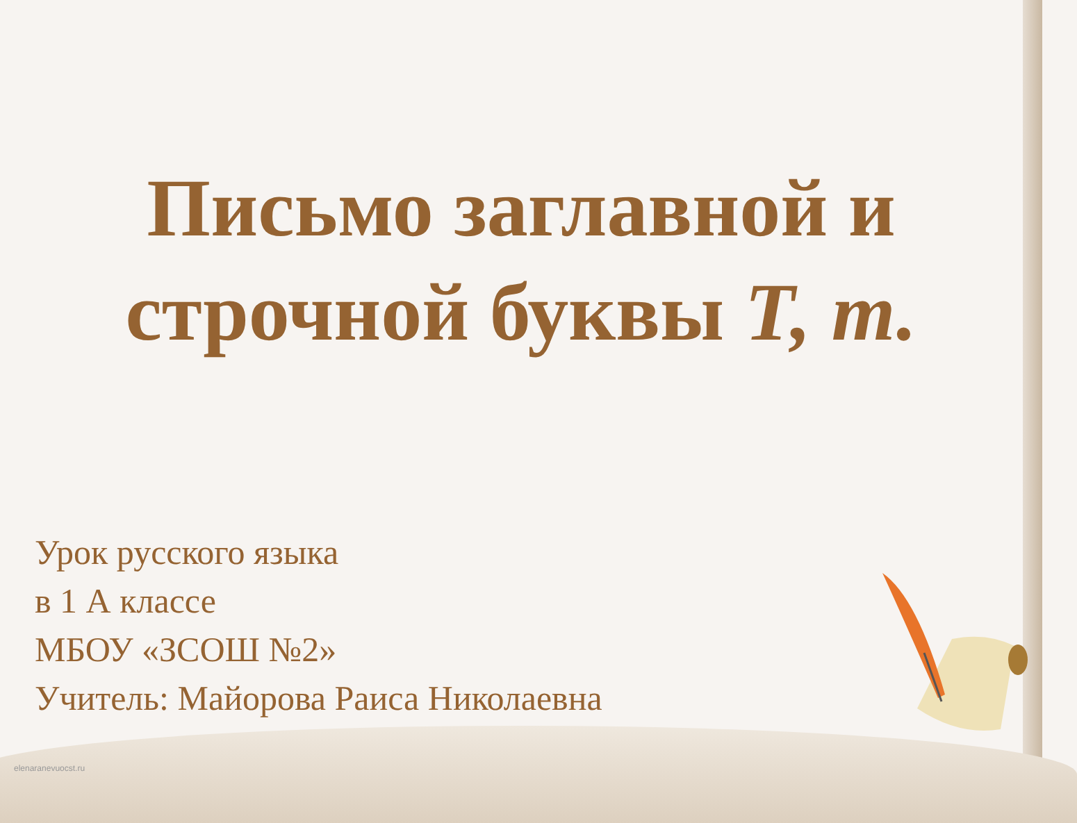Письмо заглавной и
строчной буквы Т, т.
Урок русского языка
в 1 А классе
МБОУ «ЗСОШ №2»
Учитель: Майорова Раиса Николаевна
elenaranevuocst.ru